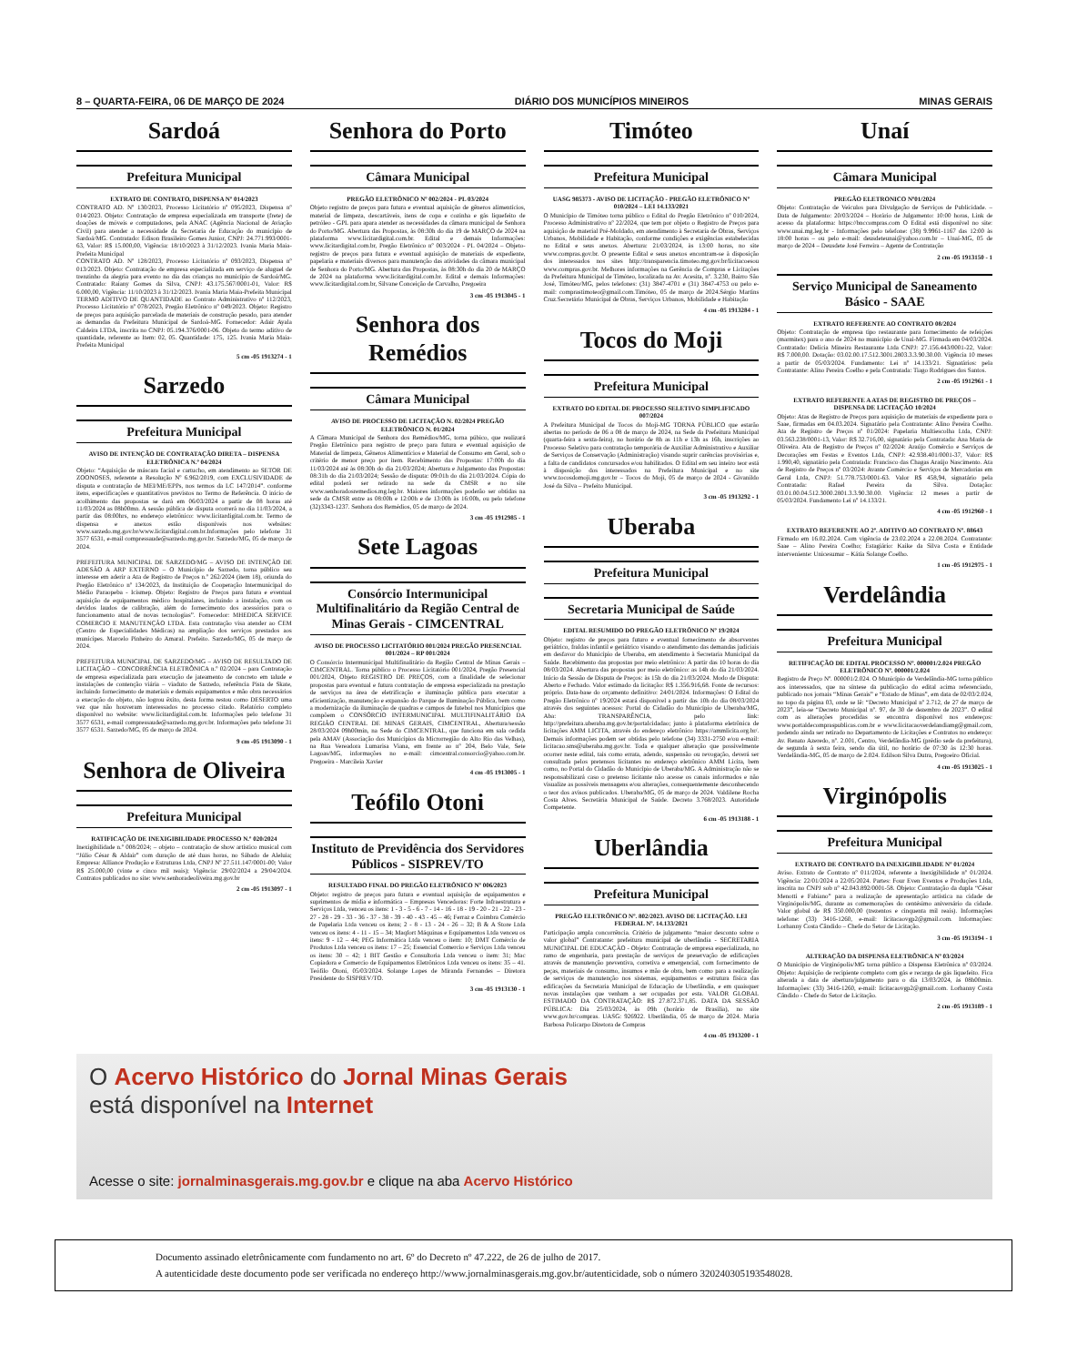8 – QUARTA-FEIRA, 06 DE MARÇO DE 2024 DIÁRIO DOS MUNICÍPIOS MINEIROS MINAS GERAIS
Sardoá
Prefeitura Municipal
EXTRATO DE CONTRATO, DISPENSA Nº 014/2023
CONTRATO AD. Nº 130/2023, Processo Licitatório nº 095/2023, Dispensa nº 014/2023. Objeto: Contratação de empresa especializada em transporte (frete) de doações de móveis e computadores, pela ANAC (Agência Nacional de Aviação Civil) para atender a necessidade da Secretaria de Educação do município de Sardoá/MG. Contratado: Edison Brasileiro Gomes Junior, CNPJ: 24.771.993/0001-63, Valor: R$ 15.000,00, Vigência: 18/10/2023 à 31/12/2023. Ivania Maria Maia-Prefeita Municipal
CONTRATO AD. Nº 128/2023, Processo Licitatório nº 093/2023, Dispensa nº 013/2023. Objeto: Contratação de empresa especializada em serviço de aluguel de trenzinho da alegria para evento no dia das crianças no município de Sardoá/MG. Contratado: Raiany Gomes da Silva, CNPJ: 43.175.567/0001-01, Valor: R$ 6.000,00, Vigência: 11/10/2023 à 31/12/2023. Ivania Maria Maia-Prefeita Municipal
TERMO ADITIVO DE QUANTIDADE ao Contrato Administrativo nº 112/2023, Processo Licitatório nº 078/2023, Pregão Eletrônico nº 049/2023. Objeto: Registro de preços para aquisição parcelada de materiais de construção pesado, para atender as demandas da Prefeitura Municipal de Sardoá-MG. Fornecedor: Adair Ayala Caldeira LTDA, inscrita no CNPJ: 05.194.376/0001-06. Objeto do termo aditivo de quantidade, referente ao Item: 02, 05. Quantidade: 175, 125. Ivania Maria Maia-Prefeita Municipal
5 cm -05 1913274 - 1
Sarzedo
Prefeitura Municipal
AVISO DE INTENÇÃO DE CONTRATAÇÃO DIRETA – DISPENSA ELETRÔNICA N.º 04/2024
Objeto: “Aquisição de máscara facial e cartucho, em atendimento ao SETOR DE ZOONOSES, referente a Resolução Nº 6.962/2019, com EXCLUSIVIDADE de disputa e contratação de MEI/ME/EPPs, nos termos da LC 147/2014”. conforme itens, especificações e quantitativos previstos no Termo de Referência. O início de acolhimento das propostas se dará em 06/03/2024 a partir de 08 horas até 11/03/2024 as 08h00mn. A sessão pública de disputa ocorrerá no dia 11/03/2024, a partir das 08:00hrs, no endereço eletrônico: www.licitardigital.com.br. Termo de dispensa e anexos estão disponíveis nos websites: www.sarzedo.mg.gov.br/www.licitardigital.com.br.Informações pelo telefone 31 3577 6531, e-mail compressaude@sarzedo.mg.gov.br. Sarzedo/MG, 05 de março de 2024.
PREFEITURA MUNICIPAL DE SARZEDO/MG – AVISO DE INTENÇÃO DE ADESÃO A ARP EXTERNO – O Município de Sarzedo, torna público seu interesse em aderir a Ata de Registro de Preços n.º 262/2024 (item 18), oriunda do Pregão Eletrônico nº 134/2023, da Instituição de Cooperação Intermunicipal do Médio Paraopeba - Icismep. Objeto: Registro de Preços para futura e eventual aquisição de equipamentos médico hospitalares, incluindo a instalação, com os devidos laudos de calibração, além do fornecimento dos acessórios para o funcionamento atual de novas tecnologias”. Fornecedor: MHEDICA SERVICE COMERCIO E MANUTENÇÃO LTDA. Esta contratação visa atender ao CEM (Centro de Especialidades Médicas) na ampliação dos serviços prestados aos munícipes. Marcelo Pinheiro do Amaral. Prefeito. Sarzedo/MG, 05 de março de 2024.
PREFEITURA MUNICIPAL DE SARZEDO/MG – AVISO DE RESULTADO DE LICITAÇÃO – CONCORRÊNCIA ELETRÔNICA n.º 02/2024 – para Contratação de empresa especializada para execução de jateamento de concreto em talude e instalações de contenção viária – viaduto de Sarzedo, referência Pista de Skate, incluindo fornecimento de materiais e demais equipamentos e mão obra necessários a execução do objeto, não logrou êxito, desta forma restou como DESERTO uma vez que não houveram interessados no processo citado. Relatório completo disponível no website: www.licitardigital.com.br. Informações pelo telefone 31 3577 6531, e-mail compressaude@sarzedo.mg.gov.br. Informações pelo telefone 31 3577 6531. Sarzedo/MG, 05 de março de 2024.
9 cm -05 1913090 - 1
Senhora de Oliveira
Prefeitura Municipal
RATIFICAÇÃO DE INEXIGIBILIDADE PROCESSO N.º 020/2024
Inexigibilidade n.º 008/2024; – objeto – contratação de show artístico musical com “Júlio César & Aldair” com duração de até duas horas, no Sábado de Aleluia; Empresa: Alliance Produção e Estruturas Ltda, CNPJ Nº 27.511.147/0001-00; Valor R$ 25.000,00 (vinte e cinco mil reais); Vigência: 29/02/2024 a 29/04/2024. Contratos publicados no site: www.senhoradeoliveira.mg.gov.br
2 cm -05 1913097 - 1
Senhora do Porto
Câmara Municipal
PREGÃO ELETRÔNICO Nº 002/2024 - PL 03/2024
Objeto registro de preços para futura e eventual aquisição de gêneros alimentícios, material de limpeza, descartáveis, itens de copa e cozinha e gás liquefeito de petróleo - GPL para apara atender as necessidades da câmara municipal de Senhora do Porto/MG. Abertura das Propostas, às 08:30h do dia 19 de MARÇO de 2024 na plataforma www.licitardigital.com.br. Edital e demais Informações: www.licitardigital.com.br, Pregão Eletrônico nº 003/2024 - PL 04/2024 – Objeto- registro de preços para futura e eventual aquisição de materiais de expediente, papelaria e materiais diversos para manutenção das atividades da câmara municipal de Senhora do Porto/MG. Abertura das Propostas, às 08:30h do dia 20 de MARÇO de 2024 na plataforma www.licitardigital.com.br. Edital e demais Informações: www.licitardigital.com.br, Silvane Conceição de Carvalho, Pregoeira
3 cm -05 1913045 - 1
Senhora dos Remédios
Câmara Municipal
AVISO DE PROCESSO DE LICITAÇÃO N. 02/2024 PREGÃO ELETRÔNICO N. 01/2024
A Câmara Municipal de Senhora dos Remédios/MG, torna púbico, que realizará Pregão Eletrônico para registro de preço para futura e eventual aquisição de Material de limpeza, Gêneros Alimentícios e Material de Consumo em Geral, sob o critério de menor preço por item. Recebimento das Propostas: 17:00h do dia 11/03/2024 até às 08:30h do dia 21/03/2024; Abertura e Julgamento das Propostas: 08:31h do dia 21/03/2024; Sessão de disputa: 09:01h do dia 21/03/2024. Cópia do edital poderá ser retirado na sede da CMSR e no site www.senhoradosremedios.mg.leg.br. Maiores informações poderão ser obtidas na sede da CMSR entre as 08:00h e 12:00h e de 13:00h às 16:00h, ou pelo telefone (32)3343-1237. Senhora dos Remédios, 05 de março de 2024.
3 cm -05 1912985 - 1
Sete Lagoas
Consórcio Intermunicipal Multifinalitário da Região Central de Minas Gerais - CIMCENTRAL
AVISO DE PROCESSO LICITATÓRIO 001/2024 PREGÃO PRESENCIAL 001/2024 – RP 001/2024
O Consórcio Intermunicipal Multifinalitário da Região Central de Minas Gerais – CIMCENTRAL. Torna público o Processo Licitatório 001/2024, Pregão Presencial 001/2024, Objeto REGISTRO DE PREÇOS, com a finalidade de selecionar propostas para eventual e futura contratação de empresa especializada na prestação de serviços na área de eletrificação e iluminação pública para executar a eficientização, manutenção e expansão do Parque de Iluminação Pública, bem como a modernização da iluminação de quadras e campos de futebol nos Municípios que compõem o CONSÓRCIO INTERMUNICIPAL MULTIFINALITÁRIO DA REGIÃO CENTRAL DE MINAS GERAIS, CIMCENTRAL, Abertura/sessão 28/03/2024 09h00min, na Sede do CIMCENTRAL, que funciona em sala cedida pela AMAV (Associação dos Municípios da Microrregião do Alto Rio das Velhas), na Rua Vereadora Lumarisa Viana, em frente ao nº 204, Belo Vale, Sete Lagoas/MG, informações no e-mail: cimcentral.consorcio@yahoo.com.br. Pregoeira - Marcileia Xavier
4 cm -05 1913005 - 1
Teófilo Otoni
Instituto de Previdência dos Servidores Públicos - SISPREV/TO
RESULTADO FINAL DO PREGÃO ELETRÔNICO Nº 006/2023
Objeto: registro de preços para futura e eventual aquisição de equipamentos e suprimentos de mídia e informática – Empresas Vencedoras: Forte Infraestrutura e Serviços Ltda, venceu os itens: 1 - 3 - 5 - 6 - 7 - 14 - 16 - 18 - 19 - 20 - 21 - 22 - 23 - 27 - 28 - 29 - 33 - 36 - 37 - 38 - 39 - 40 - 43 - 45 – 46; Ferraz e Coimbra Comércio de Papelaria Ltda venceu os itens; 2 - 8 - 13 - 24 - 26 – 32; B & A Store Ltda venceu os itens: 4 - 11 - 15 – 34; Maqfort Máquinas e Equipamentos Ltda venceu os itens: 9 - 12 – 44; PEG Informática Ltda venceu o item: 10; DMT Comércio de Produtos Ltda venceu os itens: 17 – 25; Essencial Comercio e Serviços Ltda venceu os itens: 30 – 42; 1 BIT Gestão e Consultoria Ltda venceu o item: 31; Mac Copiadora e Comercio de Equipamentos Eletrônicos Ltda venceu os itens: 35 – 41. Teófilo Otoni, 05/03/2024. Solange Lopes de Miranda Fernandes – Diretora Presidente do SISPREV/TO.
3 cm -05 1913130 - 1
Timóteo
Prefeitura Municipal
UASG 985373 - AVISO DE LICITAÇÃO - PREGÃO ELETRÔNICO Nº 010/2024 – LEI 14.133/2021
O Município de Timóteo torna público o Edital do Pregão Eletrônico nº 010/2024, Processo Administrativo nº 22/2024, que tem por objeto o Registro de Preços para aquisição de material Pré-Moldado, em atendimento à Secretaria de Obras, Serviços Urbanos, Mobilidade e Habitação, conforme condições e exigências estabelecidas no Edital e seus anexos. Abertura: 21/03/2024, às 13:00 horas, no site www.compras.gov.br. O presente Edital e seus anexos encontram-se à disposição dos interessados nos sites http://transparencia.timoteo.mg.gov.br/licitacoesou www.compras.gov.br. Melhores informações na Gerência de Compras e Licitações da Prefeitura Municipal de Timóteo, localizada na Av. Acesita, nº. 3.230, Bairro São José, Timóteo/MG, pelos telefones: (31) 3847-4701 e (31) 3847-4753 ou pelo e-mail: comprastimoteo@gmail.com.Timóteo, 05 de março de 2024.Sérgio Martins Cruz.Secretário Municipal de Obras, Serviços Urbanos, Mobilidade e Habitação
4 cm -05 1913284 - 1
Tocos do Moji
Prefeitura Municipal
EXTRATO DO EDITAL DE PROCESSO SELETIVO SIMPLIFICADO 007/2024
A Prefeitura Municipal de Tocos do Moji-MG TORNA PÚBLICO que estarão abertas no período de 06 a 08 de março de 2024, na Sede da Prefeitura Municipal (quarta-feira a sexta-feira), no horário de 8h as 11h e 13h as 16h, inscrições ao Processo Seletivo para contratação temporária de Auxiliar Administrativo e Auxiliar de Serviços de Conservação (Administração) visando suprir carências provisórias e, a falta de candidatos concursados e/ou habilitados. O Edital em seu inteiro teor está à disposição dos interessados na Prefeitura Municipal e no site www.tocosdomoji.mg.gov.br – Tocos do Moji, 05 de março de 2024 - Givanildo José da Silva – Prefeito Municipal.
3 cm -05 1913292 - 1
Uberaba
Prefeitura Municipal
Secretaria Municipal de Saúde
EDITAL RESUMIDO DO PREGÃO ELETRÔNICO Nº 19/2024
Objeto: registro de preços para futuro e eventual fornecimento de absorventes geriátrico, fraldas infantil e geriátrico visando o atendimento das demandas judiciais em desfavor do Município de Uberaba, em atendimento à Secretaria Municipal da Saúde. Recebimento das propostas por meio eletrônico: A partir das 10 horas do dia 08/03/2024. Abertura das propostas por meio eletrônico: as 14h do dia 21/03/2024. Início da Sessão de Disputa de Preços: às 15h do dia 21/03/2024. Modo de Disputa: Aberto e Fechado. Valor estimado da licitação: R$ 1.356.916,68. Fonte de recursos: próprio. Data-base do orçamento definitivo: 24/01/2024. Informações: O Edital do Pregão Eletrônico nº 19/2024 estará disponível a partir das 10h do dia 08/03/2024 através dos seguintes acessos: Portal do Cidadão do Município de Uberaba/MG, Aba: TRANSPARÊNCIA, pelo link: http://prefeitura.uberaba.mg.gov.br/portalcidadao; junto à plataforma eletrônica de licitações AMM LICITA, através do endereço eletrônico https://ammlicita.org.br/. Demais informações podem ser obtidas pelo telefone (34) 3331-2750 e/ou e-mail: licitacao.sms@uberaba.mg.gov.br. Toda e qualquer alteração que possivelmente ocorrer neste edital, tais como errata, adendo, suspensão ou revogação, deverá ser consultada pelos pretensos licitantes no endereço eletrônico AMM Licita, bem como, no Portal do Cidadão do Município de Uberaba/MG. A Administração não se responsabilizará caso o pretenso licitante não acesse os canais informados e não visualize as possíveis mensagens e/ou alterações, consequentemente desconhecendo o teor dos avisos publicados. Uberaba/MG, 05 de março de 2024. Valdilene Rocha Costa Alves. Secretária Municipal de Saúde. Decreto 3.768/2023. Autoridade Competente.
6 cm -05 1913188 - 1
Uberlândia
Prefeitura Municipal
PREGÃO ELETRÔNICO Nº. 802/2023. AVISO DE LICITAÇÃO. LEI FEDERAL Nº. 14.133/2021
Participação ampla concorrência. Critério de julgamento “maior desconto sobre o valor global” Contratante: prefeitura municipal de uberlândia - SECRETARIA MUNICIPAL DE EDUCAÇÃO - Objeto: Contratação de empresa especializada, no ramo de engenharia, para prestação de serviços de preservação de edificações através de manutenção preventiva, corretiva e emergencial, com fornecimento de peças, materiais de consumo, insumos e mão de obra, bem como para a realização de serviços de manutenção nos sistemas, equipamentos e estrutura física das edificações da Secretaria Municipal de Educação de Uberlândia, e em quaisquer novas instalações que venham a ser ocupadas por esta. VALOR GLOBAL ESTIMADO DA CONTRATAÇÃO: R$ 27.872.371,85. DATA DA SESSÃO PÚBLICA: Dia 25/03/2024, às 09h (horário de Brasília), no site www.gov.br/compras. UASG: 926922. Uberlândia, 05 de março de 2024. Maria Barbosa Policarpo Diretora de Compras
4 cm -05 1913200 - 1
Unaí
Câmara Municipal
PREGÃO ELETRONICO Nº01/2024
Objeto: Contratação de Veículos para Divulgação de Serviços de Publicidade. – Data de Julgamento: 20/03/2024 – Horário de Julgamento: 10:00 horas, Link de acesso da plataforma: https://bnccompras.com O Edital está disponível no site: www.unai.mg.leg.br - Informações pelo telefone: (38) 9.9961-1167 das 12:00 às 18:00 horas – ou pelo e-mail: deusdeteunai@yahoo.com.br – Unaí-MG, 05 de março de 2024 – Deusdete José Ferreira – Agente de Contratação
2 cm -05 1913150 - 1
Serviço Municipal de Saneamento Básico - SAAE
EXTRATO REFERENTE AO CONTRATO 08/2024
Objeto: Contratação de empresa tipo restaurante para fornecimento de refeições (marmitex) para o ano de 2024 no município de Unaí-MG. Firmada em 04/03/2024. Contratado: Delicia Mineira Restaurante Ltda CNPJ: 27.156.443/0001-22, Valor: R$ 7.000,00. Dotação: 03.02.00.17.512.3001.2803.3.3.90.30.00. Vigência 10 meses a partir de 05/03/2024. Fundamento: Lei nº 14.133/21. Signatários: pela Contratante: Alino Pereira Coelho e pela Contratada: Tiago Rodrigues dos Santos.
2 cm -05 1912961 - 1
EXTRATO REFERENTE A ATAS DE REGISTRO DE PREÇOS – DISPENSA DE LICITAÇÃO 10/2024
Objeto: Atas de Registro de Preços para aquisição de materiais de expediente para o Saae, firmadas em 04.03.2024. Signatário pela Contratante: Alino Pereira Coelho. Ata de Registro de Preços nº 01/2024: Papelaria Multiescolha Ltda, CNPJ: 03.563.238/0001-13, Valor: R$ 32.716,00, signatário pela Contratada: Ana Maria de Oliveira. Ata de Registro de Preços nº 02/2024: Araújo Comércio e Serviços de Decorações em Festas e Eventos Ltda, CNPJ: 42.938.401/0001-37, Valor: R$ 1.990,40, signatário pela Contratada: Francisco das Chagas Araújo Nascimento. Ata de Registro de Preços nº 03/2024: Avante Comércio e Serviços de Mercadorias em Geral Ltda, CNPJ: 51.778.753/0001-63. Valor R$ 458,94, signatário pela Contratada: Rafael Pereira da Silva. Dotação: 03.01.00.04.512.3000.2801.3.3.90.30.00. Vigência: 12 meses a partir de 05/03/2024. Fundamento Lei nº 14.133/21.
4 cm -05 1912960 - 1
EXTRATO REFERENTE AO 2º. ADITIVO AO CONTRATO Nº. 88643
Firmado em 16.02.2024. Com vigência de 23.02.2024 a 22.08.2024. Contratante: Saae – Alino Pereira Coelho; Estagiário: Kaike da Silva Costa e Entidade interveniente: Unicesumar – Kátia Solange Coelho.
1 cm -05 1912975 - 1
Verdelândia
Prefeitura Municipal
RETIFICAÇÃO DE EDITAL PROCESSO Nº. 000001/2.024 PREGÃO ELETRÔNICO Nº. 000001/2.024
Registro de Preço Nº. 000001/2.024. O Município de Verdelândia-MG torna público aos interessados, que na síntese da publicação do edital acima referenciado, publicado nos jornais “Minas Gerais” e “Estado de Minas”, em data de 02/03/2.024, no topo da página 03, onde se lê: “Decreto Municipal nº 2.712, de 27 de março de 2023”, leia-se “Decreto Municipal nº. 97, de 30 de dezembro de 2023”. O edital com as alterações procedidas se encontra disponível nos endereços: www.portaldecompraspublicas.com.br e www.licitacaoverdelandiamg@gmail.com, podendo ainda ser retirado no Departamento de Licitações e Contratos no endereço: Av. Renato Azeredo, nº. 2.001, Centro, Verdelândia-MG (prédio sede da prefeitura), de segunda à sexta feira, sendo dia útil, no horário de 07:30 às 12:30 horas. Verdelândia-MG, 05 de março de 2.024. Edilson Silva Dutra, Pregoeiro Oficial.
4 cm -05 1913025 - 1
Virginópolis
Prefeitura Municipal
EXTRATO DE CONTRATO DA INEXIGIBILIDADE Nº 01/2024
Aviso. Extrato de Contrato nº 011/2024, referente a Inexigibilidade nº 01/2024. Vigência: 22/01/2024 a 22/05/2024. Partes: Four Even Eventos e Produções Ltda, inscrita no CNPJ sob nº 42.043.892/0001-58. Objeto: Contratação da dupla “César Menotti e Fabiano” para a realização de apresentação artística na cidade de Virginópolis/MG, durante as comemorações do centésimo aniversário da cidade. Valor global de R$ 350.000,00 (trezentos e cinquenta mil reais). Informações telefone: (33) 3416-1260, e-mail: licitacaovgp2@gmail.com. Informações: Lorhanny Costa Cândido – Chefe do Setor de Licitação.
3 cm -05 1913194 - 1
ALTERAÇÃO DA DISPENSA ELETRÔNICA Nº 03/2024
O Município de Virginópolis/MG torna público a Dispensa Eletrônica nº 03/2024. Objeto: Aquisição de recipiente completo com gás e recarga de gás liquefeito. Fica alterada a data de abertura/julgamento para o dia 13/03/2024, às 08h00min. Informações: (33) 3416-1260, e-mail: licitacaovgp2@gmail.com. Lorhanny Costa Cândido - Chefe do Setor de Licitação.
2 cm -05 1913189 - 1
O Acervo Histórico do Jornal Minas Gerais
está disponível na Internet
Acesse o site: jornalminasgerais.mg.gov.br e clique na aba Acervo Histórico
Documento assinado eletrônicamente com fundamento no art. 6º do Decreto nº 47.222, de 26 de julho de 2017.
A autenticidade deste documento pode ser verificada no endereço http://www.jornalminasgerais.mg.gov.br/autenticidade, sob o número 320240305193548028.